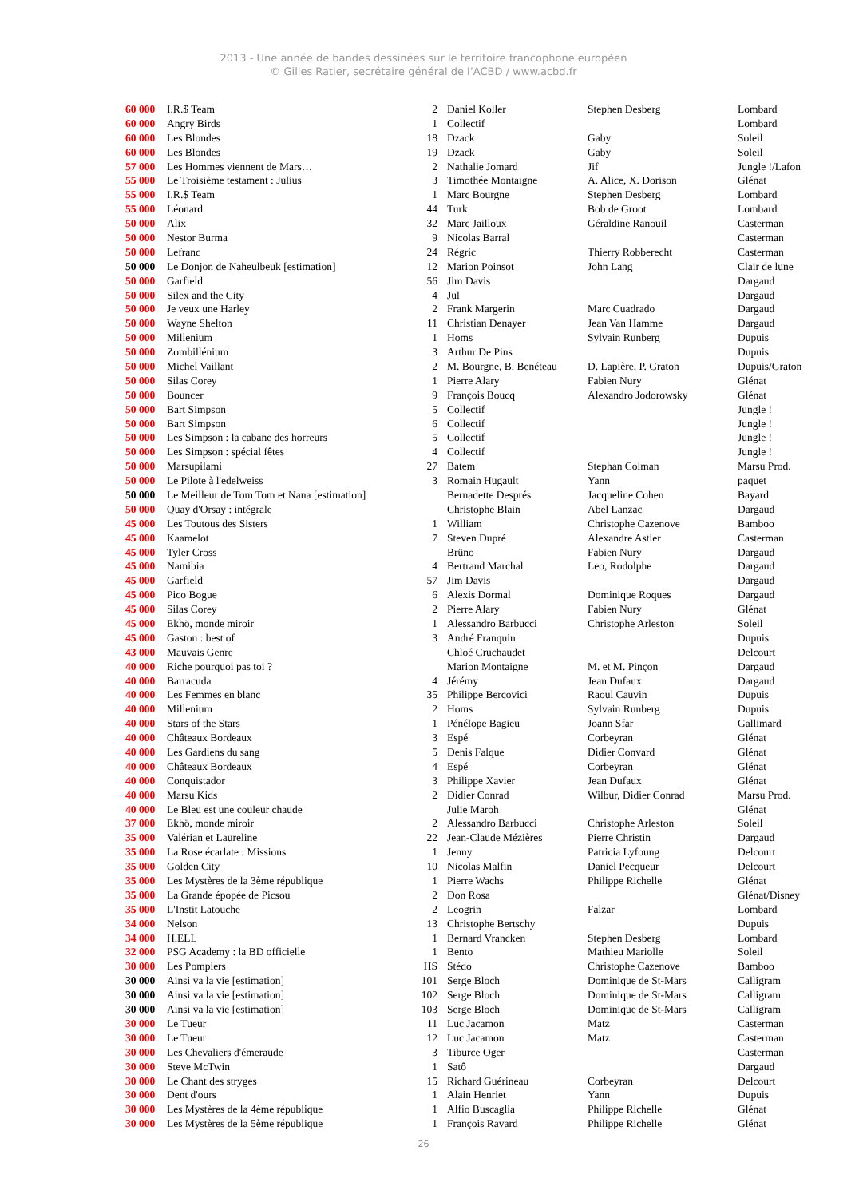2013 - Une année de bandes dessinées sur le territoire francophone européen
© Gilles Ratier, secrétaire général de l’ACBD / www.acbd.fr
| 60 000 | I.R.$ Team | 2 | Daniel Koller | Stephen Desberg | Lombard |
| 60 000 | Angry Birds | 1 | Collectif | | Lombard |
| 60 000 | Les Blondes | 18 | Dzack | Gaby | Soleil |
| 60 000 | Les Blondes | 19 | Dzack | Gaby | Soleil |
| 57 000 | Les Hommes viennent de Mars… | 2 | Nathalie Jomard | Jif | Jungle !/Lafon |
| 55 000 | Le Troisième testament : Julius | 3 | Timothée Montaigne | A. Alice, X. Dorison | Glénat |
| 55 000 | I.R.$ Team | 1 | Marc Bourgne | Stephen Desberg | Lombard |
| 55 000 | Léonard | 44 | Turk | Bob de Groot | Lombard |
| 50 000 | Alix | 32 | Marc Jailloux | Géraldine Ranouil | Casterman |
| 50 000 | Nestor Burma | 9 | Nicolas Barral | | Casterman |
| 50 000 | Lefranc | 24 | Régric | Thierry Robberecht | Casterman |
| 50 000 | Le Donjon de Naheulbeuk [estimation] | 12 | Marion Poinsot | John Lang | Clair de lune |
| 50 000 | Garfield | 56 | Jim Davis | | Dargaud |
| 50 000 | Silex and the City | 4 | Jul | | Dargaud |
| 50 000 | Je veux une Harley | 2 | Frank Margerin | Marc Cuadrado | Dargaud |
| 50 000 | Wayne Shelton | 11 | Christian Denayer | Jean Van Hamme | Dargaud |
| 50 000 | Millenium | 1 | Homs | Sylvain Runberg | Dupuis |
| 50 000 | Zombillénium | 3 | Arthur De Pins | | Dupuis |
| 50 000 | Michel Vaillant | 2 | M. Bourgne, B. Benéteau | D. Lapière, P. Graton | Dupuis/Graton |
| 50 000 | Silas Corey | 1 | Pierre Alary | Fabien Nury | Glénat |
| 50 000 | Bouncer | 9 | François Boucq | Alexandro Jodorowsky | Glénat |
| 50 000 | Bart Simpson | 5 | Collectif | | Jungle ! |
| 50 000 | Bart Simpson | 6 | Collectif | | Jungle ! |
| 50 000 | Les Simpson : la cabane des horreurs | 5 | Collectif | | Jungle ! |
| 50 000 | Les Simpson : spécial fêtes | 4 | Collectif | | Jungle ! |
| 50 000 | Marsupilami | 27 | Batem | Stephan Colman | Marsu Prod. |
| 50 000 | Le Pilote à l'edelweiss | 3 | Romain Hugault | Yann | paquet |
| 50 000 | Le Meilleur de Tom Tom et Nana [estimation] | | Bernadette Després | Jacqueline Cohen | Bayard |
| 50 000 | Quay d'Orsay : intégrale | | Christophe Blain | Abel Lanzac | Dargaud |
| 45 000 | Les Toutous des Sisters | 1 | William | Christophe Cazenove | Bamboo |
| 45 000 | Kaamelot | 7 | Steven Dupré | Alexandre Astier | Casterman |
| 45 000 | Tyler Cross | | Brüno | Fabien Nury | Dargaud |
| 45 000 | Namibia | 4 | Bertrand Marchal | Leo, Rodolphe | Dargaud |
| 45 000 | Garfield | 57 | Jim Davis | | Dargaud |
| 45 000 | Pico Bogue | 6 | Alexis Dormal | Dominique Roques | Dargaud |
| 45 000 | Silas Corey | 2 | Pierre Alary | Fabien Nury | Glénat |
| 45 000 | Ekhö, monde miroir | 1 | Alessandro Barbucci | Christophe Arleston | Soleil |
| 45 000 | Gaston : best of | 3 | André Franquin | | Dupuis |
| 43 000 | Mauvais Genre | | Chloé Cruchaudet | | Delcourt |
| 40 000 | Riche pourquoi pas toi ? | | Marion Montaigne | M. et M. Pinçon | Dargaud |
| 40 000 | Barracuda | 4 | Jérémy | Jean Dufaux | Dargaud |
| 40 000 | Les Femmes en blanc | 35 | Philippe Bercovici | Raoul Cauvin | Dupuis |
| 40 000 | Millenium | 2 | Homs | Sylvain Runberg | Dupuis |
| 40 000 | Stars of the Stars | 1 | Pénélope Bagieu | Joann Sfar | Gallimard |
| 40 000 | Châteaux Bordeaux | 3 | Espé | Corbeyran | Glénat |
| 40 000 | Les Gardiens du sang | 5 | Denis Falque | Didier Convard | Glénat |
| 40 000 | Châteaux Bordeaux | 4 | Espé | Corbeyran | Glénat |
| 40 000 | Conquistador | 3 | Philippe Xavier | Jean Dufaux | Glénat |
| 40 000 | Marsu Kids | 2 | Didier Conrad | Wilbur, Didier Conrad | Marsu Prod. |
| 40 000 | Le Bleu est une couleur chaude | | Julie Maroh | | Glénat |
| 37 000 | Ekhö, monde miroir | 2 | Alessandro Barbucci | Christophe Arleston | Soleil |
| 35 000 | Valérian et Laureline | 22 | Jean-Claude Mézières | Pierre Christin | Dargaud |
| 35 000 | La Rose écarlate : Missions | 1 | Jenny | Patricia Lyfoung | Delcourt |
| 35 000 | Golden City | 10 | Nicolas Malfin | Daniel Pecqueur | Delcourt |
| 35 000 | Les Mystères de la 3ème république | 1 | Pierre Wachs | Philippe Richelle | Glénat |
| 35 000 | La Grande épopée de Picsou | 2 | Don Rosa | | Glénat/Disney |
| 35 000 | L'Instit Latouche | 2 | Leogrin | Falzar | Lombard |
| 34 000 | Nelson | 13 | Christophe Bertschy | | Dupuis |
| 34 000 | H.ELL | 1 | Bernard Vrancken | Stephen Desberg | Lombard |
| 32 000 | PSG Academy : la BD officielle | 1 | Bento | Mathieu Mariolle | Soleil |
| 30 000 | Les Pompiers | HS | Stédo | Christophe Cazenove | Bamboo |
| 30 000 | Ainsi va la vie [estimation] | 101 | Serge Bloch | Dominique de St-Mars | Calligram |
| 30 000 | Ainsi va la vie [estimation] | 102 | Serge Bloch | Dominique de St-Mars | Calligram |
| 30 000 | Ainsi va la vie [estimation] | 103 | Serge Bloch | Dominique de St-Mars | Calligram |
| 30 000 | Le Tueur | 11 | Luc Jacamon | Matz | Casterman |
| 30 000 | Le Tueur | 12 | Luc Jacamon | Matz | Casterman |
| 30 000 | Les Chevaliers d'émeraude | 3 | Tiburce Oger | | Casterman |
| 30 000 | Steve McTwin | 1 | Satô | | Dargaud |
| 30 000 | Le Chant des stryges | 15 | Richard Guérineau | Corbeyran | Delcourt |
| 30 000 | Dent d'ours | 1 | Alain Henriet | Yann | Dupuis |
| 30 000 | Les Mystères de la 4ème république | 1 | Alfio Buscaglia | Philippe Richelle | Glénat |
| 30 000 | Les Mystères de la 5ème république | 1 | François Ravard | Philippe Richelle | Glénat |
26